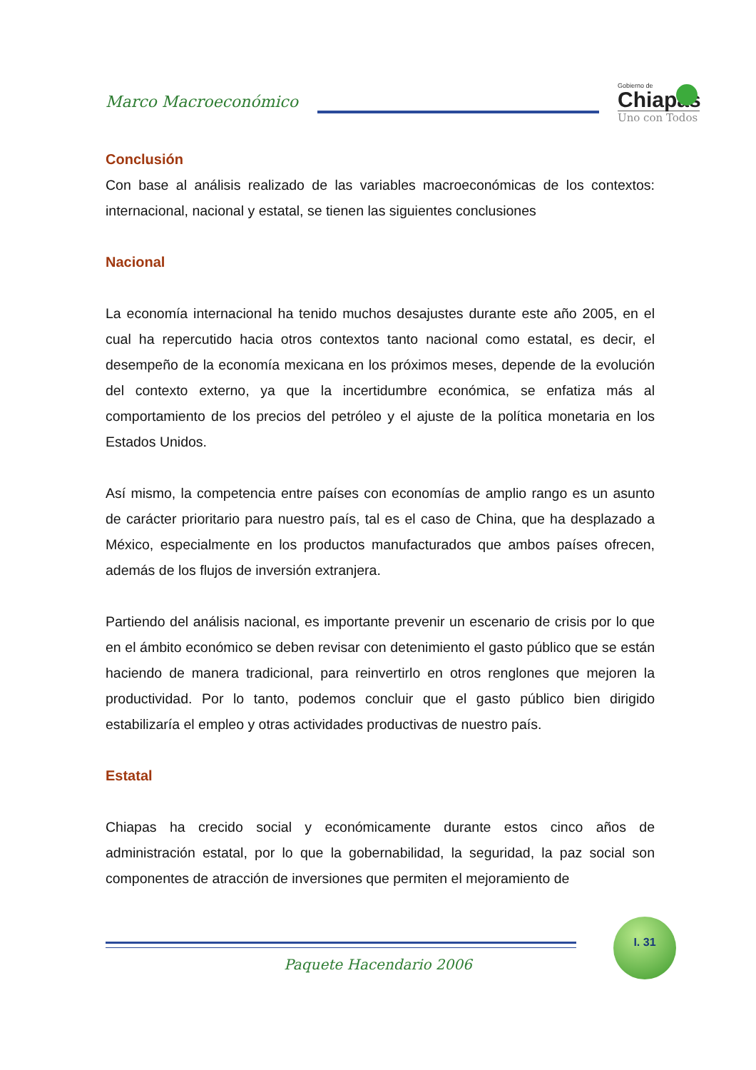Marco Macroeconómico
Gobierno de
Chiapas
Uno con Todos
Conclusión
Con base al análisis realizado de las variables macroeconómicas de los contextos: internacional, nacional y estatal, se tienen las siguientes conclusiones
Nacional
La economía internacional ha tenido muchos desajustes durante este año 2005, en el cual ha repercutido hacia otros contextos tanto nacional como estatal, es decir, el desempeño de la economía mexicana en los próximos meses, depende de la evolución del contexto externo, ya que la incertidumbre económica, se enfatiza más al comportamiento de los precios del petróleo y el ajuste de la política monetaria en los Estados Unidos.
Así mismo, la competencia entre países con economías de amplio rango es un asunto de carácter prioritario para nuestro país, tal es el caso de China, que ha desplazado a México, especialmente en los productos manufacturados que ambos países ofrecen, además de los flujos de inversión extranjera.
Partiendo del análisis nacional, es importante prevenir un escenario de crisis por lo que en el ámbito económico se deben revisar con detenimiento el gasto público que se están haciendo de manera tradicional, para reinvertirlo en otros renglones que mejoren la productividad. Por lo tanto, podemos concluir que el gasto público bien dirigido estabilizaría el empleo y otras actividades productivas de nuestro país.
Estatal
Chiapas ha crecido social y económicamente durante estos cinco años de administración estatal, por lo que la gobernabilidad, la seguridad, la paz social son componentes de atracción de inversiones que permiten el mejoramiento de
I. 31
Paquete Hacendario 2006